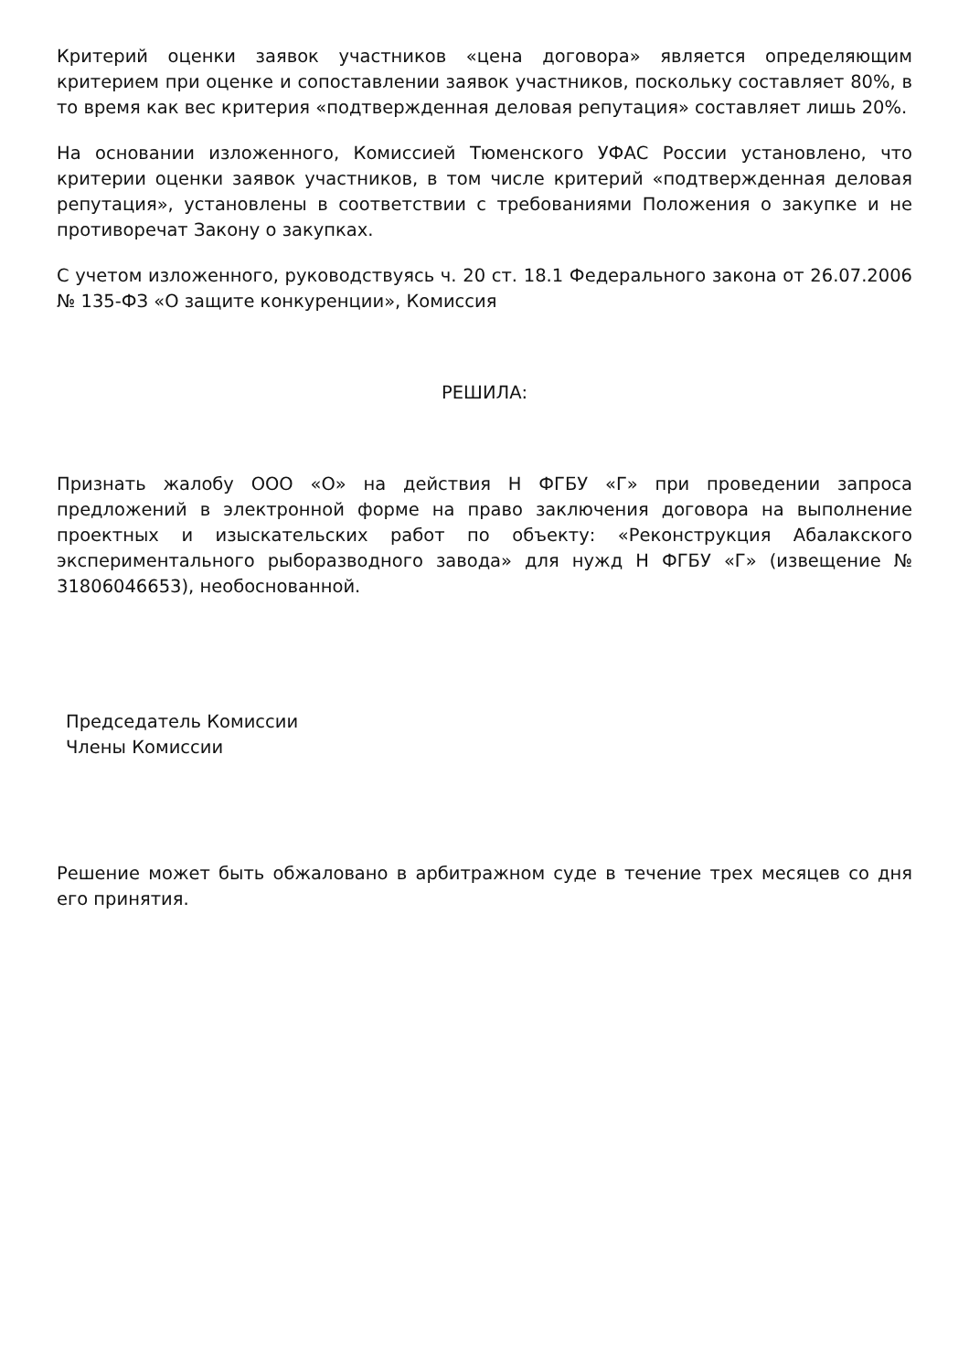Критерий оценки заявок участников «цена договора» является определяющим критерием при оценке и сопоставлении заявок участников, поскольку составляет 80%, в то время как вес критерия «подтвержденная деловая репутация» составляет лишь 20%.
На основании изложенного, Комиссией Тюменского УФАС России установлено, что критерии оценки заявок участников, в том числе критерий «подтвержденная деловая репутация», установлены в соответствии с требованиями Положения о закупке и не противоречат Закону о закупках.
С учетом изложенного, руководствуясь ч. 20 ст. 18.1 Федерального закона от 26.07.2006 № 135-ФЗ «О защите конкуренции», Комиссия
РЕШИЛА:
Признать жалобу ООО «О» на действия Н ФГБУ «Г» при проведении запроса предложений в электронной форме на право заключения договора на выполнение проектных и изыскательских работ по объекту: «Реконструкция Абалакского экспериментального рыборазводного завода» для нужд Н ФГБУ «Г» (извещение № 31806046653), необоснованной.
Председатель Комиссии
Члены Комиссии
Решение может быть обжаловано в арбитражном суде в течение трех месяцев со дня его принятия.